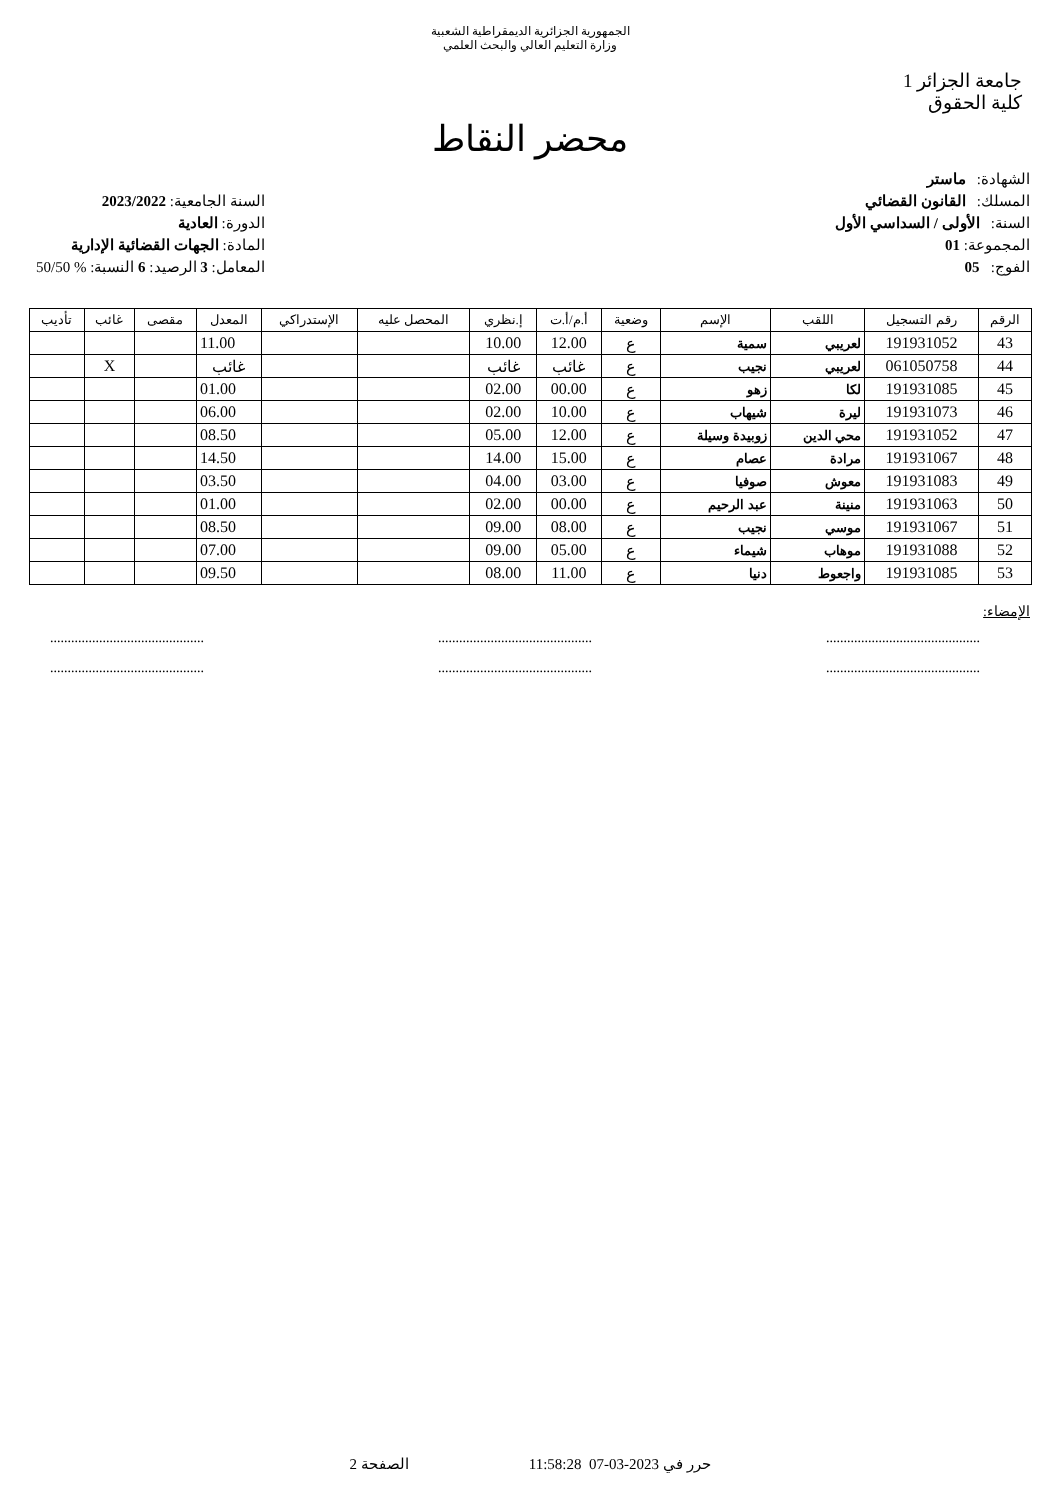الجمهورية الجزائرية الديمقراطية الشعبية
وزارة التعليم العالي والبحث العلمي
جامعة الجزائر 1
كلية الحقوق
محضر النقاط
الشهادة: ماستر
المسلك: القانون القضائي
السنة: الأولى / السداسي الأول
المجموعة: 01
الفوج: 05
السنة الجامعية: 2023/2022
الدورة: العادية
المادة: الجهات القضائية الإدارية
المعامل: 3 الرصيد: 6 النسبة: % 50/50
| الرقم | رقم التسجيل | اللقب | الإسم | وضعية | أ.م/أ.ت | إ.نظري | المحصل عليه | الإستدراكي | المعدل | مقصى | غائب | تأديب |
| --- | --- | --- | --- | --- | --- | --- | --- | --- | --- | --- | --- | --- |
| 43 | 191931052 | لعريبي | سمية | ع | 12.00 | 10.00 | | | 11.00 | | | |
| 44 | 061050758 | لعريبي | نجيب | ع | غائب | غائب | | | غائب | | X | |
| 45 | 191931085 | لكا | زهو | ع | 00.00 | 02.00 | | | 01.00 | | | |
| 46 | 191931073 | ليرة | شيهاب | ع | 10.00 | 02.00 | | | 06.00 | | | |
| 47 | 191931052 | محي الدين | زوبيدة وسيلة | ع | 12.00 | 05.00 | | | 08.50 | | | |
| 48 | 191931067 | مرادة | عصام | ع | 15.00 | 14.00 | | | 14.50 | | | |
| 49 | 191931083 | معوش | صوفيا | ع | 03.00 | 04.00 | | | 03.50 | | | |
| 50 | 191931063 | منينة | عبد الرحيم | ع | 00.00 | 02.00 | | | 01.00 | | | |
| 51 | 191931067 | موسي | نجيب | ع | 08.00 | 09.00 | | | 08.50 | | | |
| 52 | 191931088 | موهاب | شيماء | ع | 05.00 | 09.00 | | | 07.00 | | | |
| 53 | 191931085 | واجعوط | دنيا | ع | 11.00 | 08.00 | | | 09.50 | | | |
الإمضاء:
....................................................................................................................................
....................................................................................................................................
حرر في 2023-03-07 11:58:28 الصفحة 2